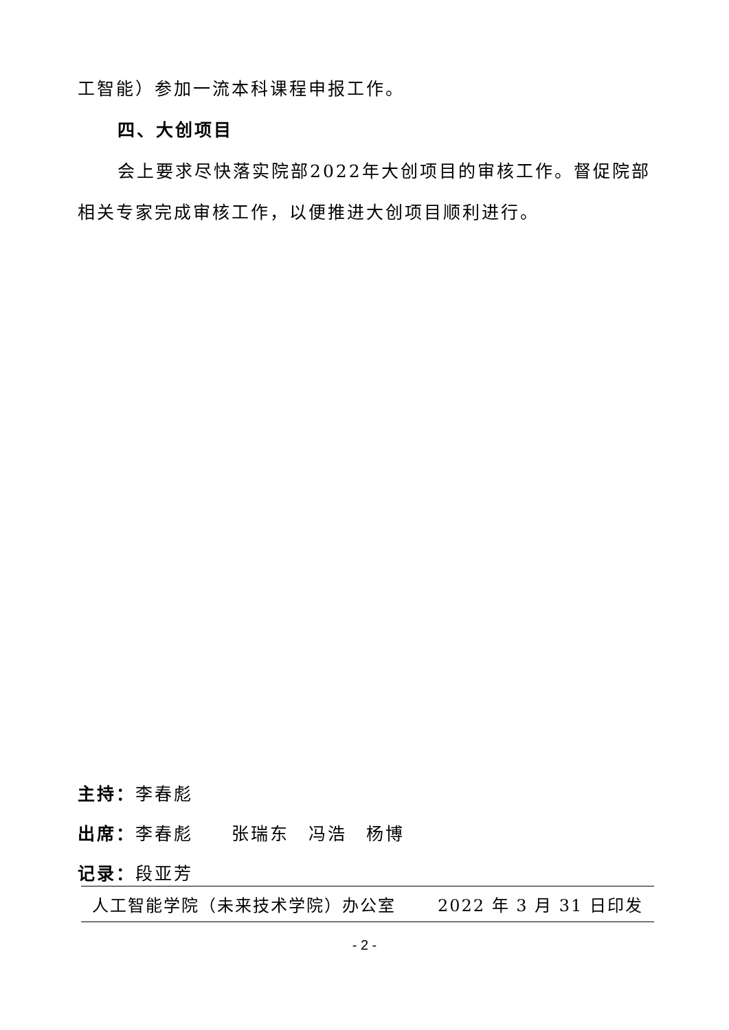工智能）参加一流本科课程申报工作。
四、大创项目
会上要求尽快落实院部2022年大创项目的审核工作。督促院部相关专家完成审核工作，以便推进大创项目顺利进行。
主持：李春彪
出席：李春彪　　张瑞东　冯浩　杨博
记录：段亚芳
人工智能学院（未来技术学院）办公室 2022 年 3 月 31 日印发
- 2 -